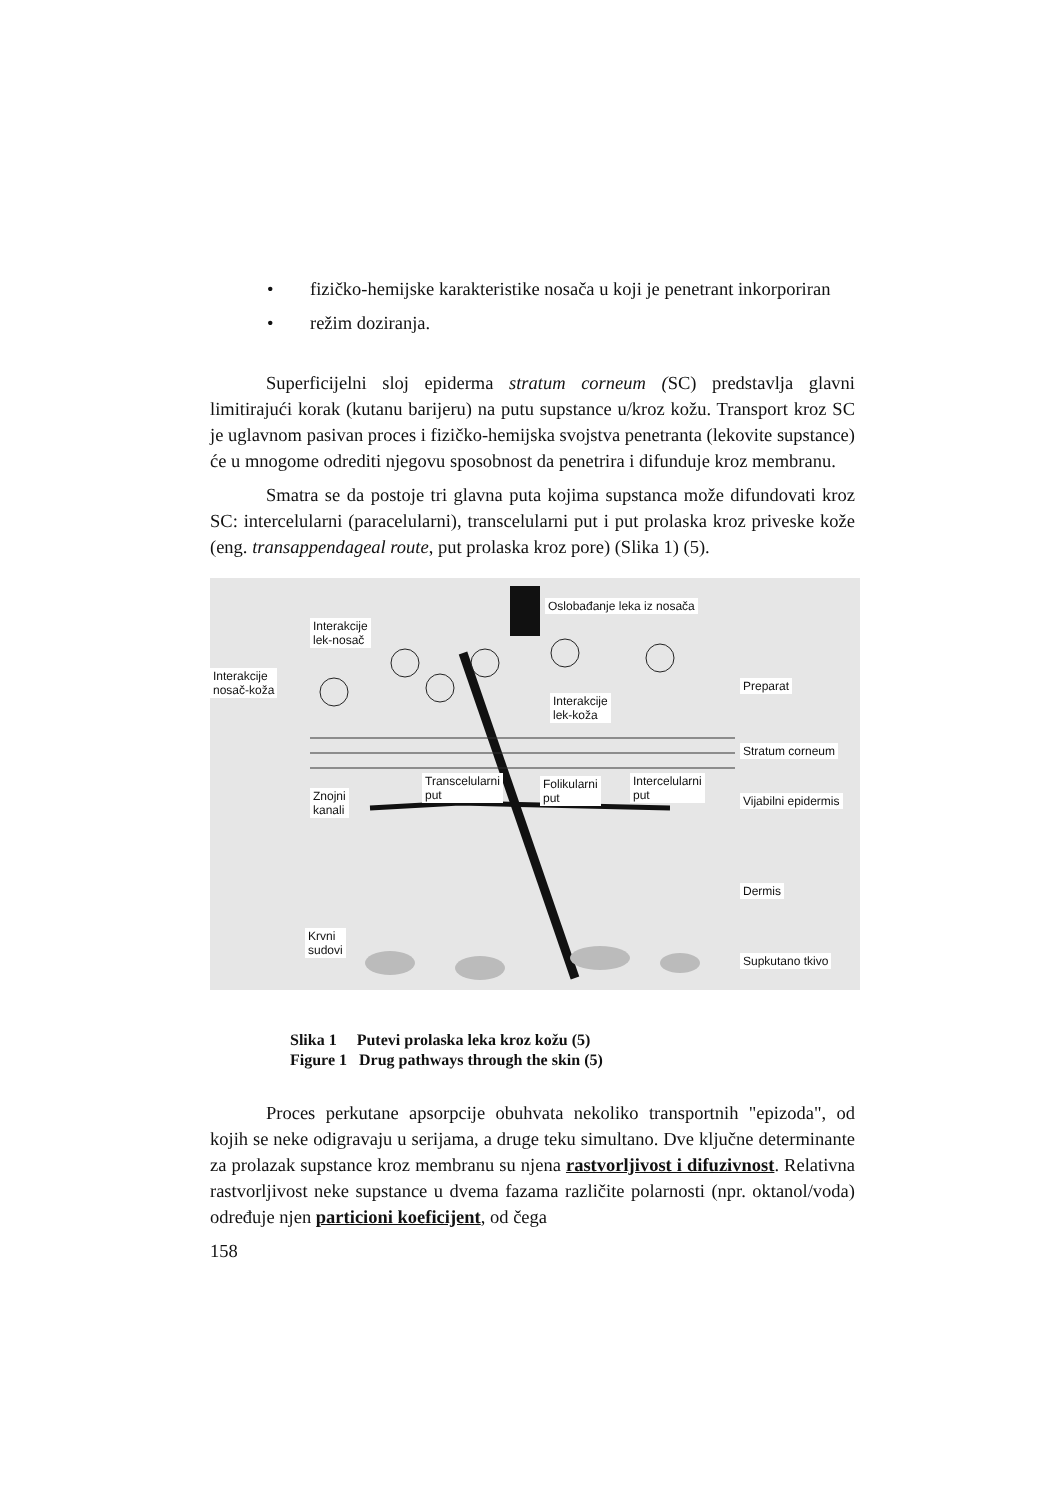• fizičko-hemijske karakteristike nosača u koji je penetrant inkorporiran
• režim doziranja.
Superficijelni sloj epiderma stratum corneum (SC) predstavlja glavni limitirajući korak (kutanu barijeru) na putu supstance u/kroz kožu. Transport kroz SC je uglavnom pasivan proces i fizičko-hemijska svojstva penetranta (lekovite supstance) će u mnogome odrediti njegovu sposobnost da penetrira i difunduje kroz membranu.
Smatra se da postoje tri glavna puta kojima supstanca može difundovati kroz SC: intercelularni (paracelularni), transcelularni put i put prolaska kroz priveske kože (eng. transappendageal route, put prolaska kroz pore) (Slika 1) (5).
Oslobađanje leka iz nosača
Interakcije
lek-nosač
Interakcije
nosač-koža Preparat
Interakcije
lek-koža
Stratum corneum
Transcelularni
put
Folikularni
put
Intercelularni
put Znojni
kanali
Vijabilni epidermis
Dermis
Krvni
sudovi
Supkutano tkivo
Slika 1 Putevi prolaska leka kroz kožu (5)
Figure 1 Drug pathways through the skin (5)
Proces perkutane apsorpcije obuhvata nekoliko transportnih "epizoda", od kojih se neke odigravaju u serijama, a druge teku simultano. Dve ključne determinante za prolazak supstance kroz membranu su njena rastvorljivost i difuzivnost. Relativna rastvorljivost neke supstance u dvema fazama različite polarnosti (npr. oktanol/voda) određuje njen particioni koeficijent, od čega
158